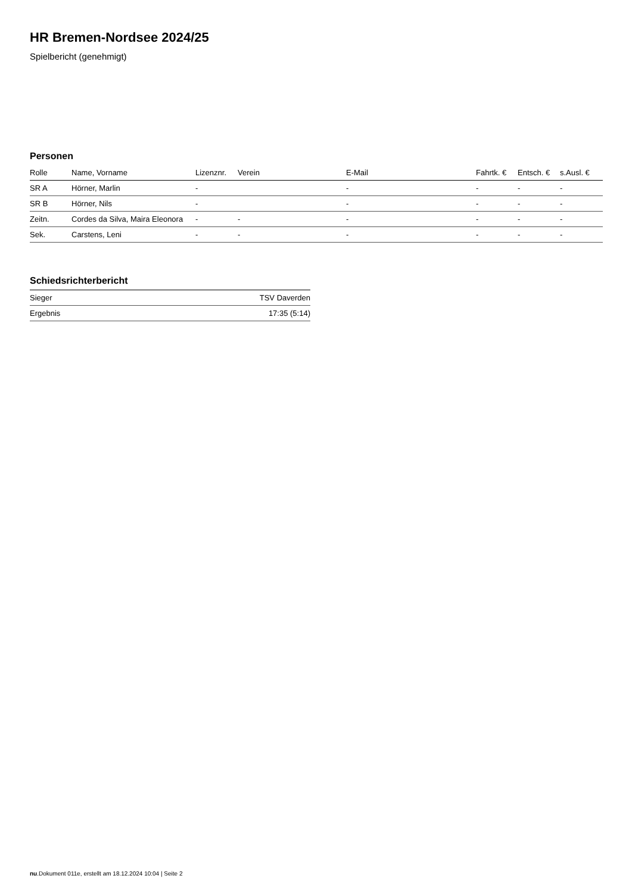HR Bremen-Nordsee 2024/25
Spielbericht (genehmigt)
Personen
| Rolle | Name, Vorname | Lizenznr. | Verein | E-Mail | Fahrtk. € | Entsch. € | s.Ausl. € |
| --- | --- | --- | --- | --- | --- | --- | --- |
| SR A | Hörner, Marlin | - | | - | - | - | - |
| SR B | Hörner, Nils | - | | - | - | - | - |
| Zeitn. | Cordes da Silva, Maira Eleonora | - | - | - | - | - | - |
| Sek. | Carstens, Leni | - | - | - | - | - | - |
Schiedsrichterbericht
| Sieger | TSV Daverden |
| Ergebnis | 17:35 (5:14) |
nu.Dokument 011e, erstellt am 18.12.2024 10:04 | Seite 2